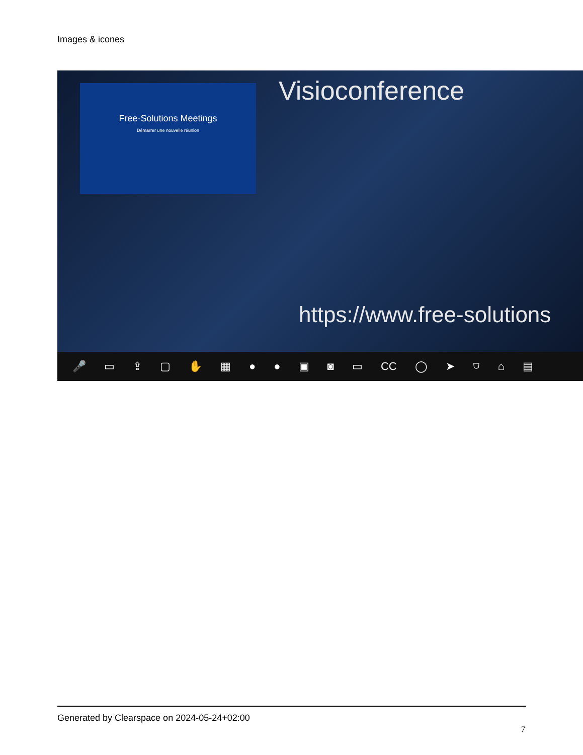Images & icones
Visioconference
Free-Solutions Meetings
Démarrer une nouvelle réunion
https://www.free-solutions
🎤 ▭ ⇪ ▢ ✋ ▦ ● ● ▣ ◙ ▭ CC ◯ ➤ ⛉ ⌂ ▤
Generated by Clearspace on 2024-05-24+02:00
7